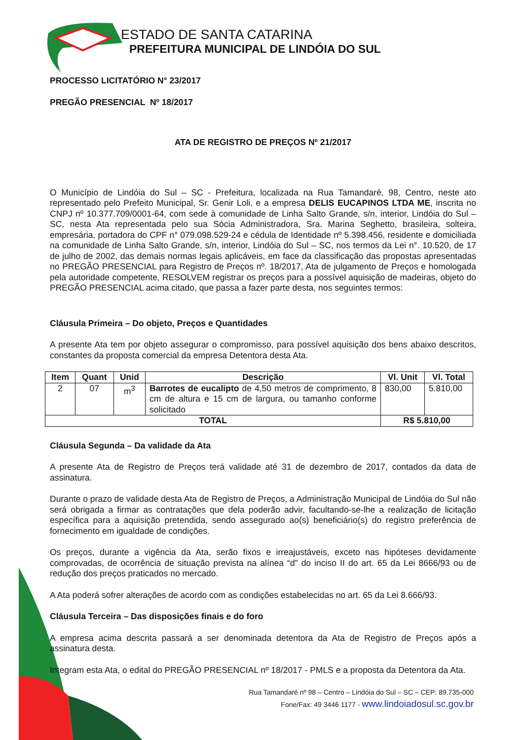ESTADO DE SANTA CATARINA
PREFEITURA MUNICIPAL DE LINDÓIA DO SUL
PROCESSO LICITATÓRIO N° 23/2017
PREGÃO PRESENCIAL Nº 18/2017
ATA DE REGISTRO DE PREÇOS Nº 21/2017
O Município de Lindóia do Sul – SC - Prefeitura, localizada na Rua Tamandaré, 98, Centro, neste ato representado pelo Prefeito Municipal, Sr. Genir Loli, e a empresa DELIS EUCAPINOS LTDA ME, inscrita no CNPJ nº 10.377.709/0001-64, com sede à comunidade de Linha Salto Grande, s/n, interior, Lindóia do Sul – SC, nesta Ata representada pelo sua Sócia Administradora, Sra. Marina Seghetto, brasileira, solteira, empresária, portadora do CPF n° 079.098.529-24 e cédula de Identidade nº 5.398.456, residente e domiciliada na comunidade de Linha Salto Grande, s/n, interior, Lindóia do Sul – SC, nos termos da Lei n°. 10.520, de 17 de julho de 2002, das demais normas legais aplicáveis, em face da classificação das propostas apresentadas no PREGÃO PRESENCIAL para Registro de Preços nº. 18/2017, Ata de julgamento de Preços e homologada pela autoridade competente, RESOLVEM registrar os preços para a possível aquisição de madeiras, objeto do PREGÃO PRESENCIAL acima citado, que passa a fazer parte desta, nos seguintes termos:
Cláusula Primeira – Do objeto, Preços e Quantidades
A presente Ata tem por objeto assegurar o compromisso, para possível aquisição dos bens abaixo descritos, constantes da proposta comercial da empresa Detentora desta Ata.
| Item | Quant | Unid | Descrição | Vl. Unit | Vl. Total |
| --- | --- | --- | --- | --- | --- |
| 2 | 07 | m<sup>3</sup> | Barrotes de eucalipto de 4,50 metros de comprimento, 8 cm de altura e 15 cm de largura, ou tamanho conforme solicitado | 830,00 | 5.810,00 |
| TOTAL | | | | R$ 5.810,00 | |
Cláusula Segunda – Da validade da Ata
A presente Ata de Registro de Preços terá validade até 31 de dezembro de 2017, contados da data de assinatura.
Durante o prazo de validade desta Ata de Registro de Preços, a Administração Municipal de Lindóia do Sul não será obrigada a firmar as contratações que dela poderão advir, facultando-se-lhe a realização de licitação específica para a aquisição pretendida, sendo assegurado ao(s) beneficiário(s) do registro preferência de fornecimento em igualdade de condições.
Os preços, durante a vigência da Ata, serão fixos e irreajustáveis, exceto nas hipóteses devidamente comprovadas, de ocorrência de situação prevista na alínea “d” do inciso II do art. 65 da Lei 8666/93 ou de redução dos preços praticados no mercado.
A Ata poderá sofrer alterações de acordo com as condições estabelecidas no art. 65 da Lei 8.666/93.
Cláusula Terceira – Das disposições finais e do foro
A empresa acima descrita passará a ser denominada detentora da Ata de Registro de Preços após a assinatura desta.
Integram esta Ata, o edital do PREGÃO PRESENCIAL nº 18/2017 - PMLS e a proposta da Detentora da Ata.
Rua Tamandaré nº 98 – Centro – Lindóia do Sul – SC – CEP: 89.735-000
Fone/Fax: 49 3446 1177 - www.lindoiadosul.sc.gov.br